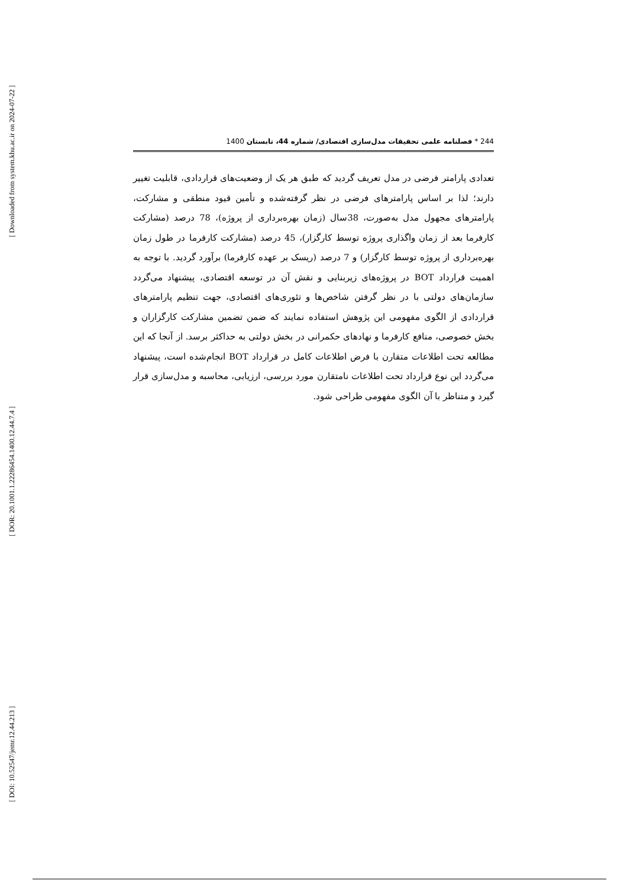[ Downloaded from system.khu.ac.ir on 2024-07-22 ]
[ DOR: 20.1001.1.22286454.1400.12.44.7.4 ]
[ DOI: 10.52547/jemr.12.44.213 ]
244 * فصلنامه علمی تحقیقات مدل‌سازی اقتصادی/ شماره 44، تابستان 1400
تعدادی پارامتر فرضی در مدل تعریف گردید که طبق هر یک از وضعیت‌های قراردادی، قابلیت تغییر دارند؛ لذا بر اساس پارامترهای فرضی در نظر گرفته‌شده و تأمین قیود منطقی و مشارکت، پارامترهای مجهول مدل به‌صورت، 38سال (زمان بهره‌برداری از پروژه)، 78 درصد (مشارکت کارفرما بعد از زمان واگذاری پروژه توسط کارگزار)، 45 درصد (مشارکت کارفرما در طول زمان بهره‌برداری از پروژه توسط کارگزار) و 7 درصد (ریسک بر عهده کارفرما) برآورد گردید. با توجه به اهمیت قرارداد BOT در پروژه‌های زیربنایی و نقش آن در توسعه اقتصادی، پیشنهاد می‌گردد سازمان‌های دولتی با در نظر گرفتن شاخص‌ها و تئوری‌های اقتصادی، جهت تنظیم پارامترهای قراردادی از الگوی مفهومی این پژوهش استفاده نمایند که ضمن تضمین مشارکت کارگزاران و بخش خصوصی، منافع کارفرما و نهادهای حکمرانی در بخش دولتی به حداکثر برسد. از آنجا که این مطالعه تحت اطلاعات متقارن با فرض اطلاعات کامل در قرارداد BOT انجام‌شده است، پیشنهاد می‌گردد این نوع قرارداد تحت اطلاعات نامتقارن مورد بررسی، ارزیابی، محاسبه و مدل‌سازی قرار گیرد و متناظر با آن الگوی مفهومی طراحی شود.